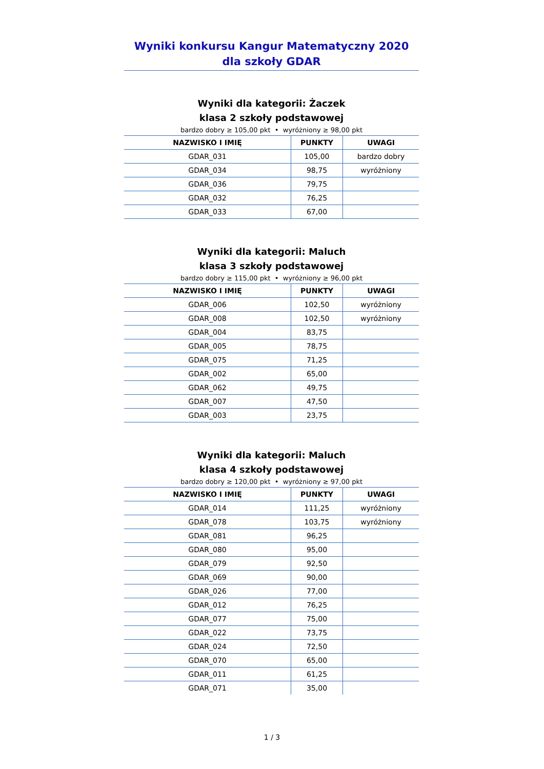Wyniki konkursu Kangur Matematyczny 2020
dla szkoły GDAR
Wyniki dla kategorii: Żaczek
klasa 2 szkoły podstawowej
bardzo dobry ≥ 105,00 pkt • wyróżniony ≥ 98,00 pkt
| NAZWISKO I IMIĘ | PUNKTY | UWAGI |
| --- | --- | --- |
| GDAR_031 | 105,00 | bardzo dobry |
| GDAR_034 | 98,75 | wyróżniony |
| GDAR_036 | 79,75 | |
| GDAR_032 | 76,25 | |
| GDAR_033 | 67,00 | |
Wyniki dla kategorii: Maluch
klasa 3 szkoły podstawowej
bardzo dobry ≥ 115,00 pkt • wyróżniony ≥ 96,00 pkt
| NAZWISKO I IMIĘ | PUNKTY | UWAGI |
| --- | --- | --- |
| GDAR_006 | 102,50 | wyróżniony |
| GDAR_008 | 102,50 | wyróżniony |
| GDAR_004 | 83,75 | |
| GDAR_005 | 78,75 | |
| GDAR_075 | 71,25 | |
| GDAR_002 | 65,00 | |
| GDAR_062 | 49,75 | |
| GDAR_007 | 47,50 | |
| GDAR_003 | 23,75 | |
Wyniki dla kategorii: Maluch
klasa 4 szkoły podstawowej
bardzo dobry ≥ 120,00 pkt • wyróżniony ≥ 97,00 pkt
| NAZWISKO I IMIĘ | PUNKTY | UWAGI |
| --- | --- | --- |
| GDAR_014 | 111,25 | wyróżniony |
| GDAR_078 | 103,75 | wyróżniony |
| GDAR_081 | 96,25 | |
| GDAR_080 | 95,00 | |
| GDAR_079 | 92,50 | |
| GDAR_069 | 90,00 | |
| GDAR_026 | 77,00 | |
| GDAR_012 | 76,25 | |
| GDAR_077 | 75,00 | |
| GDAR_022 | 73,75 | |
| GDAR_024 | 72,50 | |
| GDAR_070 | 65,00 | |
| GDAR_011 | 61,25 | |
| GDAR_071 | 35,00 | |
1 / 3